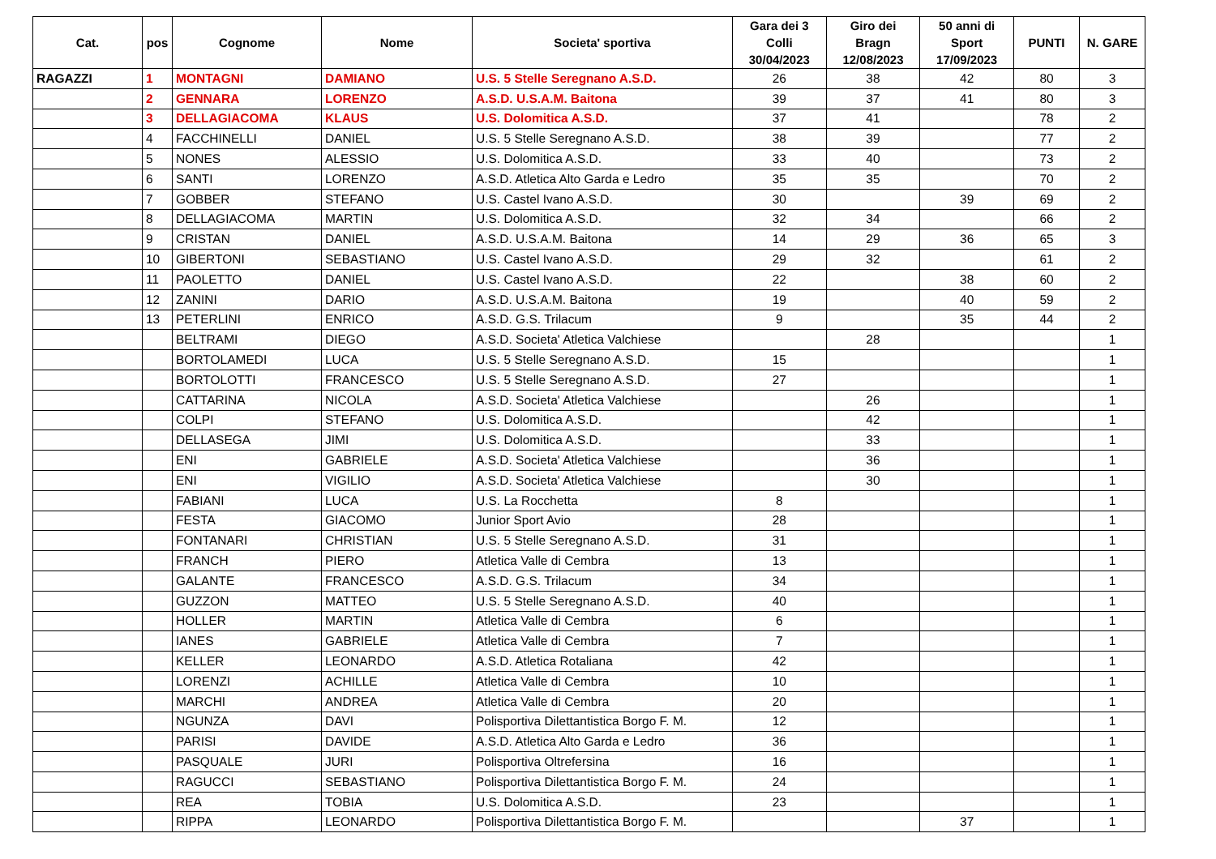| Cat. | pos | Cognome | Nome | Societa' sportiva | Gara dei 3 Colli 30/04/2023 | Giro dei Bragn 12/08/2023 | 50 anni di Sport 17/09/2023 | PUNTI | N. GARE |
| --- | --- | --- | --- | --- | --- | --- | --- | --- | --- |
| RAGAZZI | 1 | MONTAGNI | DAMIANO | U.S. 5 Stelle Seregnano A.S.D. | 26 | 38 | 42 | 80 | 3 |
| | 2 | GENNARA | LORENZO | A.S.D. U.S.A.M. Baitona | 39 | 37 | 41 | 80 | 3 |
| | 3 | DELLAGIACOMA | KLAUS | U.S. Dolomitica A.S.D. | 37 | 41 | | 78 | 2 |
| | 4 | FACCHINELLI | DANIEL | U.S. 5 Stelle Seregnano A.S.D. | 38 | 39 | | 77 | 2 |
| | 5 | NONES | ALESSIO | U.S. Dolomitica A.S.D. | 33 | 40 | | 73 | 2 |
| | 6 | SANTI | LORENZO | A.S.D. Atletica Alto Garda e Ledro | 35 | 35 | | 70 | 2 |
| | 7 | GOBBER | STEFANO | U.S. Castel Ivano A.S.D. | 30 | | 39 | 69 | 2 |
| | 8 | DELLAGIACOMA | MARTIN | U.S. Dolomitica A.S.D. | 32 | 34 | | 66 | 2 |
| | 9 | CRISTAN | DANIEL | A.S.D. U.S.A.M. Baitona | 14 | 29 | 36 | 65 | 3 |
| | 10 | GIBERTONI | SEBASTIANO | U.S. Castel Ivano A.S.D. | 29 | 32 | | 61 | 2 |
| | 11 | PAOLETTO | DANIEL | U.S. Castel Ivano A.S.D. | 22 | | 38 | 60 | 2 |
| | 12 | ZANINI | DARIO | A.S.D. U.S.A.M. Baitona | 19 | | 40 | 59 | 2 |
| | 13 | PETERLINI | ENRICO | A.S.D. G.S. Trilacum | 9 | | 35 | 44 | 2 |
| | | BELTRAMI | DIEGO | A.S.D. Societa' Atletica Valchiese | | 28 | | | 1 |
| | | BORTOLAMEDI | LUCA | U.S. 5 Stelle Seregnano A.S.D. | 15 | | | | 1 |
| | | BORTOLOTTI | FRANCESCO | U.S. 5 Stelle Seregnano A.S.D. | 27 | | | | 1 |
| | | CATTARINA | NICOLA | A.S.D. Societa' Atletica Valchiese | | 26 | | | 1 |
| | | COLPI | STEFANO | U.S. Dolomitica A.S.D. | | 42 | | | 1 |
| | | DELLASEGA | JIMI | U.S. Dolomitica A.S.D. | | 33 | | | 1 |
| | | ENI | GABRIELE | A.S.D. Societa' Atletica Valchiese | | 36 | | | 1 |
| | | ENI | VIGILIO | A.S.D. Societa' Atletica Valchiese | | 30 | | | 1 |
| | | FABIANI | LUCA | U.S. La Rocchetta | 8 | | | | 1 |
| | | FESTA | GIACOMO | Junior Sport Avio | 28 | | | | 1 |
| | | FONTANARI | CHRISTIAN | U.S. 5 Stelle Seregnano A.S.D. | 31 | | | | 1 |
| | | FRANCH | PIERO | Atletica Valle di Cembra | 13 | | | | 1 |
| | | GALANTE | FRANCESCO | A.S.D. G.S. Trilacum | 34 | | | | 1 |
| | | GUZZON | MATTEO | U.S. 5 Stelle Seregnano A.S.D. | 40 | | | | 1 |
| | | HOLLER | MARTIN | Atletica Valle di Cembra | 6 | | | | 1 |
| | | IANES | GABRIELE | Atletica Valle di Cembra | 7 | | | | 1 |
| | | KELLER | LEONARDO | A.S.D. Atletica Rotaliana | 42 | | | | 1 |
| | | LORENZI | ACHILLE | Atletica Valle di Cembra | 10 | | | | 1 |
| | | MARCHI | ANDREA | Atletica Valle di Cembra | 20 | | | | 1 |
| | | NGUNZA | DAVI | Polisportiva Dilettantistica Borgo F. M. | 12 | | | | 1 |
| | | PARISI | DAVIDE | A.S.D. Atletica Alto Garda e Ledro | 36 | | | | 1 |
| | | PASQUALE | JURI | Polisportiva Oltrefersina | 16 | | | | 1 |
| | | RAGUCCI | SEBASTIANO | Polisportiva Dilettantistica Borgo F. M. | 24 | | | | 1 |
| | | REA | TOBIA | U.S. Dolomitica A.S.D. | 23 | | | | 1 |
| | | RIPPA | LEONARDO | Polisportiva Dilettantistica Borgo F. M. | | | 37 | | 1 |